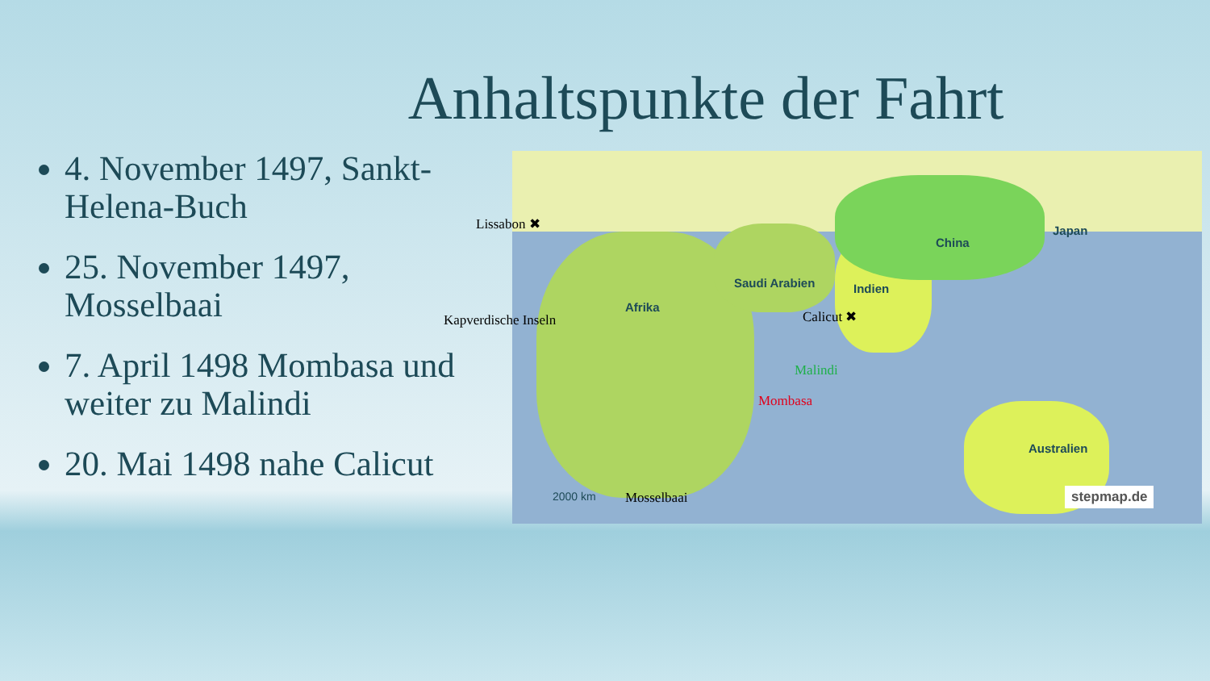Anhaltspunkte der Fahrt
4. November 1497, Sankt-Helena-Buch
25. November 1497, Mosselbaai
7. April 1498 Mombasa und weiter zu Malindi
20. Mai 1498 nahe Calicut
Lissabon ✖
Kapverdische Inseln
Afrika
Saudi Arabien Indien
China
Japan
Calicut ✖
Malindi
Mombasa
Australien
2000 km Mosselbaai stepmap.de